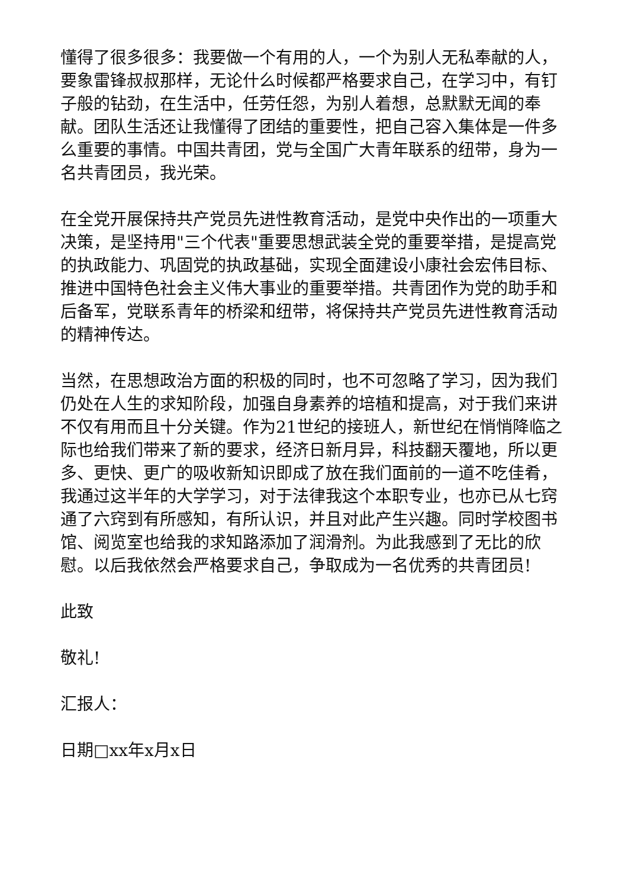懂得了很多很多：我要做一个有用的人，一个为别人无私奉献的人，要象雷锋叔叔那样，无论什么时候都严格要求自己，在学习中，有钉子般的钻劲，在生活中，任劳任怨，为别人着想，总默默无闻的奉献。团队生活还让我懂得了团结的重要性，把自己容入集体是一件多么重要的事情。中国共青团，党与全国广大青年联系的纽带，身为一名共青团员，我光荣。
在全党开展保持共产党员先进性教育活动，是党中央作出的一项重大决策，是坚持用"三个代表"重要思想武装全党的重要举措，是提高党的执政能力、巩固党的执政基础，实现全面建设小康社会宏伟目标、推进中国特色社会主义伟大事业的重要举措。共青团作为党的助手和后备军，党联系青年的桥梁和纽带，将保持共产党员先进性教育活动的精神传达。
当然，在思想政治方面的积极的同时，也不可忽略了学习，因为我们仍处在人生的求知阶段，加强自身素养的培植和提高，对于我们来讲不仅有用而且十分关键。作为21世纪的接班人，新世纪在悄悄降临之际也给我们带来了新的要求，经济日新月异，科技翻天覆地，所以更多、更快、更广的吸收新知识即成了放在我们面前的一道不吃佳肴，我通过这半年的大学学习，对于法律我这个本职专业，也亦已从七窍通了六窍到有所感知，有所认识，并且对此产生兴趣。同时学校图书馆、阅览室也给我的求知路添加了润滑剂。为此我感到了无比的欣慰。以后我依然会严格要求自己，争取成为一名优秀的共青团员!
此致
敬礼!
汇报人：
日期□xx年x月x日